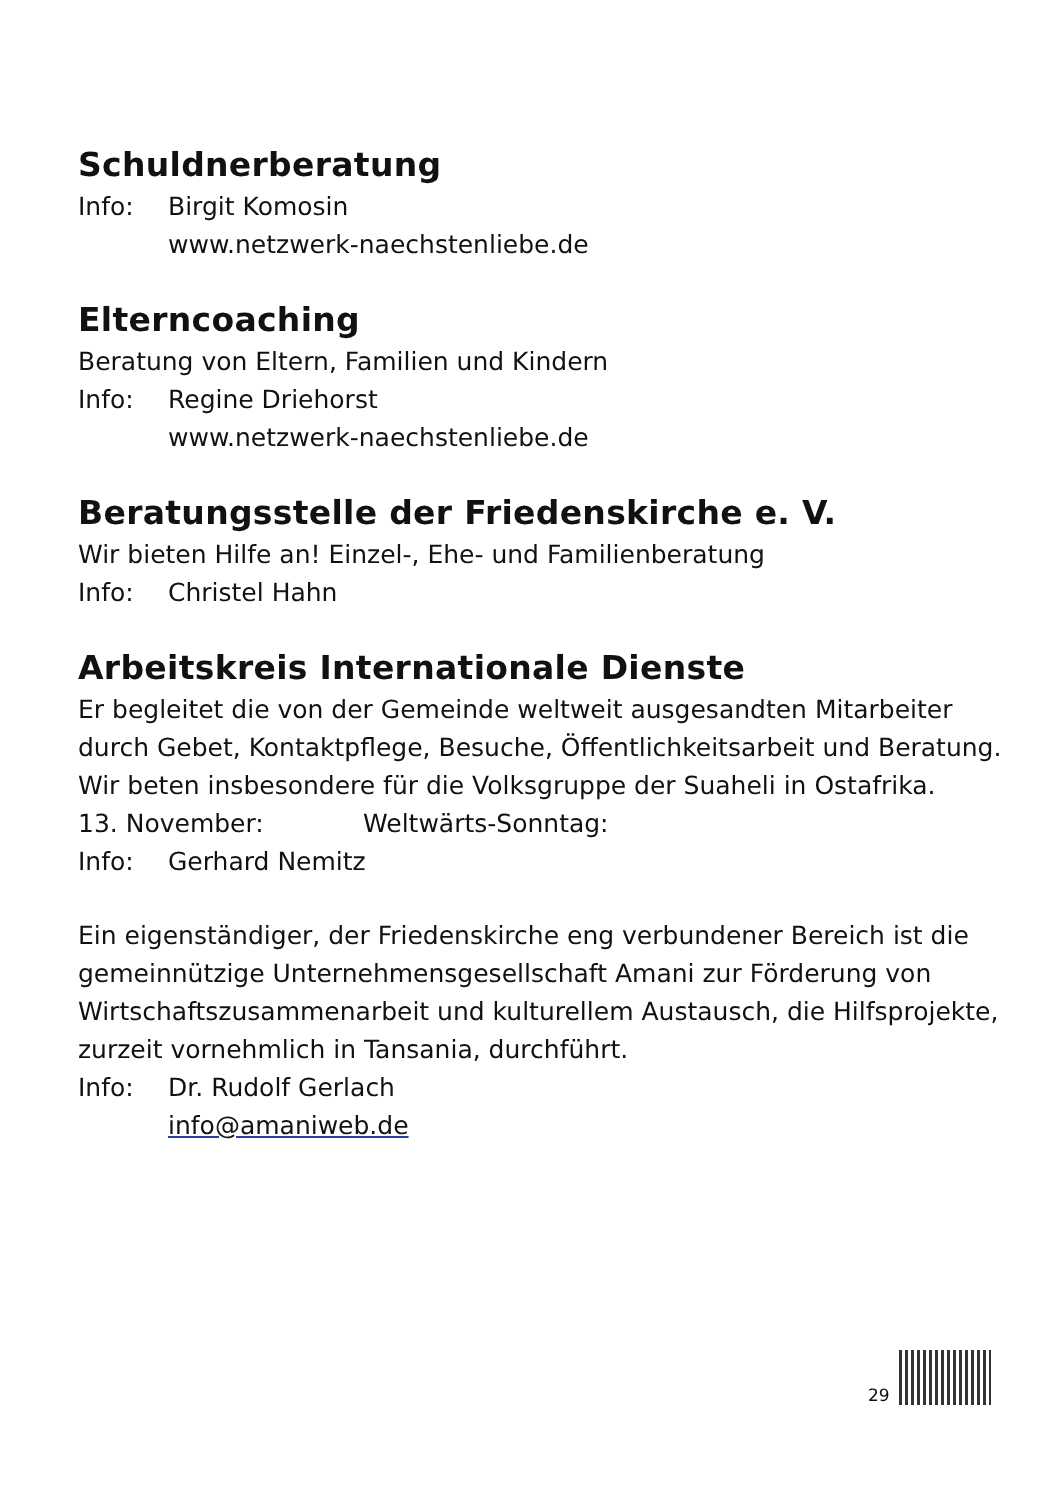Schuldnerberatung
Info: Birgit Komosin
www.netzwerk-naechstenliebe.de
Elterncoaching
Beratung von Eltern, Familien und Kindern
Info: Regine Driehorst
www.netzwerk-naechstenliebe.de
Beratungsstelle der Friedenskirche e. V.
Wir bieten Hilfe an! Einzel-, Ehe- und Familienberatung
Info: Christel Hahn
Arbeitskreis Internationale Dienste
Er begleitet die von der Gemeinde weltweit ausgesandten Mitarbeiter durch Gebet, Kontaktpflege, Besuche, Öffentlichkeitsarbeit und Beratung. Wir beten insbesondere für die Volksgruppe der Suaheli in Ostafrika.
13. November: Weltwärts-Sonntag:
Info: Gerhard Nemitz
Ein eigenständiger, der Friedenskirche eng verbundener Bereich ist die gemeinnützige Unternehmensgesellschaft Amani zur Förderung von Wirtschaftszusammenarbeit und kulturellem Austausch, die Hilfsprojekte, zurzeit vornehmlich in Tansania, durchführt.
Info: Dr. Rudolf Gerlach
info@amaniweb.de
29